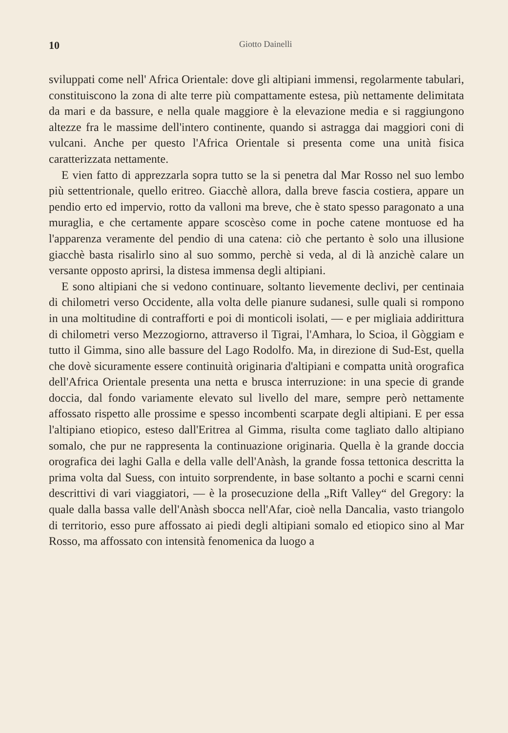10 Giotto Dainelli
sviluppati come nell' Africa Orientale: dove gli altipiani immensi, regolarmente tabulari, constituiscono la zona di alte terre più compattamente estesa, più nettamente delimitata da mari e da bassure, e nella quale maggiore è la elevazione media e si raggiungono altezze fra le massime dell'intero continente, quando si astragga dai maggiori coni di vulcani. Anche per questo l'Africa Orientale si presenta come una unità fisica caratterizzata nettamente.
E vien fatto di apprezzarla sopra tutto se la si penetra dal Mar Rosso nel suo lembo più settentrionale, quello eritreo. Giacchè allora, dalla breve fascia costiera, appare un pendio erto ed impervio, rotto da valloni ma breve, che è stato spesso paragonato a una muraglia, e che certamente appare scoscèso come in poche catene montuose ed ha l'apparenza veramente del pendio di una catena: ciò che pertanto è solo una illusione giacchè basta risalirlo sino al suo sommo, perchè si veda, al di là anzichè calare un versante opposto aprirsi, la distesa immensa degli altipiani.
E sono altipiani che si vedono continuare, soltanto lievemente declivi, per centinaia di chilometri verso Occidente, alla volta delle pianure sudanesi, sulle quali si rompono in una moltitudine di contrafforti e poi di monticoli isolati, — e per migliaia addirittura di chilometri verso Mezzogiorno, attraverso il Tigrai, l'Amhara, lo Scioa, il Gòggiam e tutto il Gimma, sino alle bassure del Lago Rodolfo. Ma, in direzione di Sud-Est, quella che dovè sicuramente essere continuità originaria d'altipiani e compatta unità orografica dell'Africa Orientale presenta una netta e brusca interruzione: in una specie di grande doccia, dal fondo variamente elevato sul livello del mare, sempre però nettamente affossato rispetto alle prossime e spesso incombenti scarpate degli altipiani. E per essa l'altipiano etiopico, esteso dall'Eritrea al Gimma, risulta come tagliato dallo altipiano somalo, che pur ne rappresenta la continuazione originaria. Quella è la grande doccia orografica dei laghi Galla e della valle dell'Anàsh, la grande fossa tettonica descritta la prima volta dal Suess, con intuito sorprendente, in base soltanto a pochi e scarni cenni descrittivi di vari viaggiatori, — è la prosecuzione della „Rift Valley“ del Gregory: la quale dalla bassa valle dell'Anàsh sbocca nell'Afar, cioè nella Dancalia, vasto triangolo di territorio, esso pure affossato ai piedi degli altipiani somalo ed etiopico sino al Mar Rosso, ma affossato con intensità fenomenica da luogo a